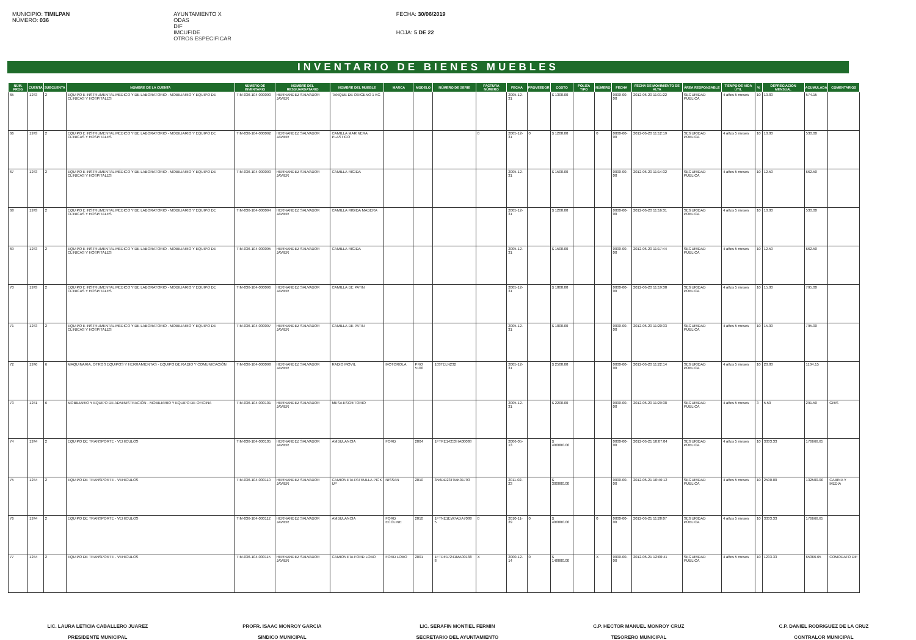MUNICIPIO: TIMILPAN
NÚMERO: 036
AYUNTAMIENTO X
ODAS
DIF
IMCUFIDE
OTROS ESPECIFICAR
FECHA: 30/06/2019
HOJA: 5 DE 22
INVENTARIO DE BIENES MUEBLES
| NÚM. PROG | CUENTA | SUBCUENTA | NOMBRE DE LA CUENTA | NÚMERO DE INVENTARIO | NOMBRE DEL RESGUARDATARIO | NOMBRE DEL MUEBLE | MARCA | MODELO | NÚMERO DE SERIE | FACTURA NÚMERO | FECHA | PROVEEDOR | COSTO | PÓLIZA TIPO | NÚMERO | FECHA | FECHA DE MOVIMIENTO DE ALTA | ÁREA RESPONSABLE | TIEMPO DE VIDA ÚTIL | % | DEPRECIACIÓN MENSUAL | ACUMULADA | COMENTARIOS |
| --- | --- | --- | --- | --- | --- | --- | --- | --- | --- | --- | --- | --- | --- | --- | --- | --- | --- | --- | --- | --- | --- | --- | --- |
| 65 | 1243 | 2 | EQUIPO E INSTRUMENTAL MÉDICO Y DE LABORATORIO - MOBILIARIO Y EQUIPO DE CLINICAS Y HOSPITALES | TIM-036-104-000090 | HERNANDEZ SALVADOR JAVIER | TANQUE DE OXIGENO 1 KG | | | | | 2005-12-31 | | $ 1300.00 | | | 0000-00-00 | 2012-06-20 11:01:22 | SEGURIDAD PÚBLICA | 4 años 5 meses | 10 | 10.83 | 574.15 | |
| 66 | 1243 | 2 | EQUIPO E INSTRUMENTAL MÉDICO Y DE LABORATORIO - MOBILIARIO Y EQUIPO DE CLINICAS Y HOSPITALES | TIM-036-104-000092 | HERNANDEZ SALVADOR JAVIER | CAMILLA MARINERA PLASTICO | | | | 0 | 2005-12-31 | 0 | $ 1200.00 | | 0 | 0000-00-00 | 2012-06-20 11:12:19 | SEGURIDAD PÚBLICA | 4 años 5 meses | 10 | 10.00 | 530.00 | |
| 67 | 1243 | 2 | EQUIPO E INSTRUMENTAL MÉDICO Y DE LABORATORIO - MOBILIARIO Y EQUIPO DE CLINICAS Y HOSPITALES | TIM-036-104-000093 | HERNANDEZ SALVADOR JAVIER | CAMILLA RIGIDA | | | | | 2005-12-31 | | $ 1500.00 | | | 0000-00-00 | 2012-06-20 11:14:32 | SEGURIDAD PÚBLICA | 4 años 5 meses | 10 | 12.50 | 662.50 | |
| 68 | 1243 | 2 | EQUIPO E INSTRUMENTAL MÉDICO Y DE LABORATORIO - MOBILIARIO Y EQUIPO DE CLINICAS Y HOSPITALES | TIM-036-104-000094 | HERNANDEZ SALVADOR JAVIER | CAMILLA RIGIDA MADERA | | | | | 2005-12-31 | | $ 1200.00 | | | 0000-00-00 | 2012-06-20 11:16:31 | SEGURIDAD PÚBLICA | 4 años 5 meses | 10 | 10.00 | 530.00 | |
| 69 | 1243 | 2 | EQUIPO E INSTRUMENTAL MÉDICO Y DE LABORATORIO - MOBILIARIO Y EQUIPO DE CLINICAS Y HOSPITALES | TIM-036-104-000095 | HERNANDEZ SALVADOR JAVIER | CAMILLA RIGIDA | | | | | 2005-12-31 | | $ 1500.00 | | | 0000-00-00 | 2012-06-20 11:17:44 | SEGURIDAD PÚBLICA | 4 años 5 meses | 10 | 12.50 | 662.50 | |
| 70 | 1243 | 2 | EQUIPO E INSTRUMENTAL MÉDICO Y DE LABORATORIO - MOBILIARIO Y EQUIPO DE CLINICAS Y HOSPITALES | TIM-036-104-000096 | HERNANDEZ SALVADOR JAVIER | CAMILLA DE PATIN | | | | | 2005-12-31 | | $ 1800.00 | | | 0000-00-00 | 2012-06-20 11:19:38 | SEGURIDAD PÚBLICA | 4 años 5 meses | 10 | 15.00 | 795.00 | |
| 71 | 1243 | 2 | EQUIPO E INSTRUMENTAL MÉDICO Y DE LABORATORIO - MOBILIARIO Y EQUIPO DE CLINICAS Y HOSPITALES | TIM-036-104-000097 | HERNANDEZ SALVADOR JAVIER | CAMILLA DE PATIN | | | | | 2005-12-31 | | $ 1800.00 | | | 0000-00-00 | 2012-06-20 11:20:33 | SEGURIDAD PÚBLICA | 4 años 5 meses | 10 | 15.00 | 795.00 | |
| 72 | 1246 | 6 | MAQUINARIA, OTROS EQUIPOS Y HERRAMIENTAS - EQUIPO DE RADIO Y COMUNICACIÓN | TIM-036-104-000098 | HERNANDEZ SALVADOR JAVIER | RADIO MOVIL | MOTOROLA | PRO 5100 | 103TELN232 | | 2005-12-31 | | $ 2500.00 | | | 0000-00-00 | 2012-06-20 11:22:14 | SEGURIDAD PÚBLICA | 4 años 5 meses | 10 | 20.83 | 1104.15 | |
| 73 | 1241 | 6 | MOBILIARIO Y EQUIPO DE ADMINISTRACIÓN - MOBILIARIO Y EQUIPO DE OFICINA | TIM-036-104-000101 | HERNANDEZ SALVADOR JAVIER | MESA ESCRITORIO | | | | | 2005-12-31 | | $ 2200.00 | | | 0000-00-00 | 2012-06-20 11:29:38 | SEGURIDAD PÚBLICA | 4 años 5 meses | 3 | 5.50 | 291.50 | GRIS |
| 74 | 1244 | 2 | EQUIPO DE TRANSPORTE - VEHICULOS | TIM-036-104-000105 | HERNANDEZ SALVADOR JAVIER | AMBULANCIA | FORD | 2004 | 1FTRE14253HA00088 | | 2006-05-13 | | $ 400000.00 | | | 0000-00-00 | 2012-06-21 10:07:04 | SEGURIDAD PÚBLICA | 4 años 5 meses | 10 | 3333.33 | 176666.65 | |
| 75 | 1244 | 2 | EQUIPO DE TRANSPORTE - VEHICULOS | TIM-036-104-000110 | HERNANDEZ SALVADOR JAVIER | CAMIONETA PATRULLA PICK UP | NISSAN | 2010 | 3N6DD23T9AK01793 | | 2011-02-23 | | $ 300000.00 | | | 0000-00-00 | 2012-06-21 10:46:12 | SEGURIDAD PÚBLICA | 4 años 5 meses | 10 | 2500.00 | 132500.00 | CABINA Y MEDIA |
| 76 | 1244 | 2 | EQUIPO DE TRANSPORTE - VEHICULOS | TIM-036-104-000112 | HERNANDEZ SALVADOR JAVIER | AMBULANCIA | FORD ECOLINE | 2010 | 1FTNE1EW7ADA7088 5 | 0 | 2010-11-29 | 0 | $ 400000.00 | | 0 | 0000-00-00 | 2012-06-21 11:28:07 | SEGURIDAD PÚBLICA | 4 años 5 meses | 10 | 3333.33 | 176666.65 | |
| 77 | 1244 | 2 | EQUIPO DE TRANSPORTE - VEHICULOS | TIM-036-104-000115 | HERNANDEZ SALVADOR JAVIER | CAMIONETA FORD LOBO | FORD LOBO | 2001 | 1FTDF17241MA00188 8 | X | 2000-12-14 | 0 | $ 148000.00 | | X | 0000-00-00 | 2012-06-21 12:00:41 | SEGURIDAD PÚBLICA | 4 años 5 meses | 10 | 1233.33 | 65366.65 | COMODATO DIF |
LIC. LAURA LETICIA CABALLERO JUAREZ
PRESIDENTE MUNICIPAL
PROFR. ISAAC MONROY GARCIA
SINDICO MUNICIPAL
LIC. SERAFIN MONTIEL FERMIN
SECRETARIO DEL AYUNTAMIENTO
C.P. HECTOR MANUEL MONROY CRUZ
TESORERO MUNICIPAL
C.P. DANIEL RODRIGUEZ DE LA CRUZ
CONTRALOR MUNICIPAL